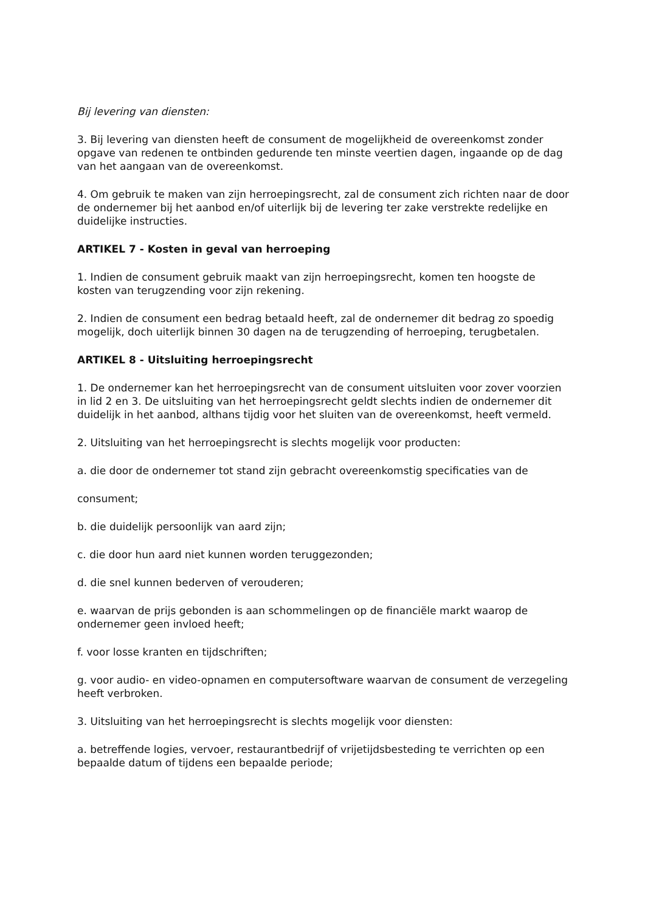Bij levering van diensten:
3. Bij levering van diensten heeft de consument de mogelijkheid de overeenkomst zonder opgave van redenen te ontbinden gedurende ten minste veertien dagen, ingaande op de dag van het aangaan van de overeenkomst.
4. Om gebruik te maken van zijn herroepingsrecht, zal de consument zich richten naar de door de ondernemer bij het aanbod en/of uiterlijk bij de levering ter zake verstrekte redelijke en duidelijke instructies.
ARTIKEL 7 - Kosten in geval van herroeping
1. Indien de consument gebruik maakt van zijn herroepingsrecht, komen ten hoogste de kosten van terugzending voor zijn rekening.
2. Indien de consument een bedrag betaald heeft, zal de ondernemer dit bedrag zo spoedig mogelijk, doch uiterlijk binnen 30 dagen na de terugzending of herroeping, terugbetalen.
ARTIKEL 8 - Uitsluiting herroepingsrecht
1. De ondernemer kan het herroepingsrecht van de consument uitsluiten voor zover voorzien in lid 2 en 3. De uitsluiting van het herroepingsrecht geldt slechts indien de ondernemer dit duidelijk in het aanbod, althans tijdig voor het sluiten van de overeenkomst, heeft vermeld.
2. Uitsluiting van het herroepingsrecht is slechts mogelijk voor producten:
a. die door de ondernemer tot stand zijn gebracht overeenkomstig specificaties van de
consument;
b. die duidelijk persoonlijk van aard zijn;
c. die door hun aard niet kunnen worden teruggezonden;
d. die snel kunnen bederven of verouderen;
e. waarvan de prijs gebonden is aan schommelingen op de financiële markt waarop de ondernemer geen invloed heeft;
f. voor losse kranten en tijdschriften;
g. voor audio- en video-opnamen en computersoftware waarvan de consument de verzegeling heeft verbroken.
3. Uitsluiting van het herroepingsrecht is slechts mogelijk voor diensten:
a. betreffende logies, vervoer, restaurantbedrijf of vrijetijdsbesteding te verrichten op een bepaalde datum of tijdens een bepaalde periode;